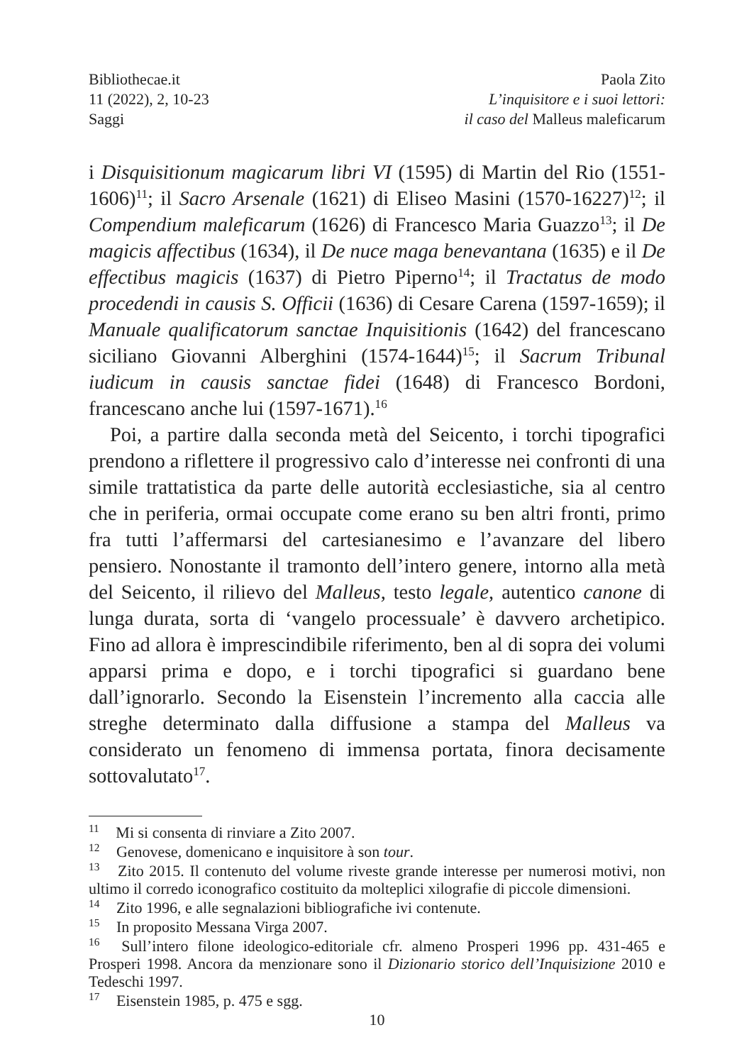Bibliothecae.it
11 (2022), 2, 10-23
Saggi
Paola Zito
L’inquisitore e i suoi lettori:
il caso del Malleus maleficarum
i Disquisitionum magicarum libri VI (1595) di Martin del Rio (1551-1606)<sup>11</sup>; il Sacro Arsenale (1621) di Eliseo Masini (1570-16227)<sup>12</sup>; il Compendium maleficarum (1626) di Francesco Maria Guazzo<sup>13</sup>; il De magicis affectibus (1634), il De nuce maga benevantana (1635) e il De effectibus magicis (1637) di Pietro Piperno<sup>14</sup>; il Tractatus de modo procedendi in causis S. Officii (1636) di Cesare Carena (1597-1659); il Manuale qualificatorum sanctae Inquisitionis (1642) del francescano siciliano Giovanni Alberghini (1574-1644)<sup>15</sup>; il Sacrum Tribunal iudicum in causis sanctae fidei (1648) di Francesco Bordoni, francescano anche lui (1597-1671).<sup>16</sup>
Poi, a partire dalla seconda metà del Seicento, i torchi tipografici prendono a riflettere il progressivo calo d’interesse nei confronti di una simile trattatistica da parte delle autorità ecclesiastiche, sia al centro che in periferia, ormai occupate come erano su ben altri fronti, primo fra tutti l’affermarsi del cartesianesimo e l’avanzare del libero pensiero. Nonostante il tramonto dell’intero genere, intorno alla metà del Seicento, il rilievo del Malleus, testo legale, autentico canone di lunga durata, sorta di ‘vangelo processuale’ è davvero archetipico. Fino ad allora è imprescindibile riferimento, ben al di sopra dei volumi apparsi prima e dopo, e i torchi tipografici si guardano bene dall’ignorarlo. Secondo la Eisenstein l’incremento alla caccia alle streghe determinato dalla diffusione a stampa del Malleus va considerato un fenomeno di immensa portata, finora decisamente sottovalutato<sup>17</sup>.
<sup>11</sup> Mi si consenta di rinviare a Zito 2007.
<sup>12</sup> Genovese, domenicano e inquisitore à son tour.
<sup>13</sup> Zito 2015. Il contenuto del volume riveste grande interesse per numerosi motivi, non ultimo il corredo iconografico costituito da molteplici xilografie di piccole dimensioni.
<sup>14</sup> Zito 1996, e alle segnalazioni bibliografiche ivi contenute.
<sup>15</sup> In proposito Messana Virga 2007.
<sup>16</sup> Sull’intero filone ideologico-editoriale cfr. almeno Prosperi 1996 pp. 431-465 e Prosperi 1998. Ancora da menzionare sono il Dizionario storico dell’Inquisizione 2010 e Tedeschi 1997.
<sup>17</sup> Eisenstein 1985, p. 475 e sgg.
10